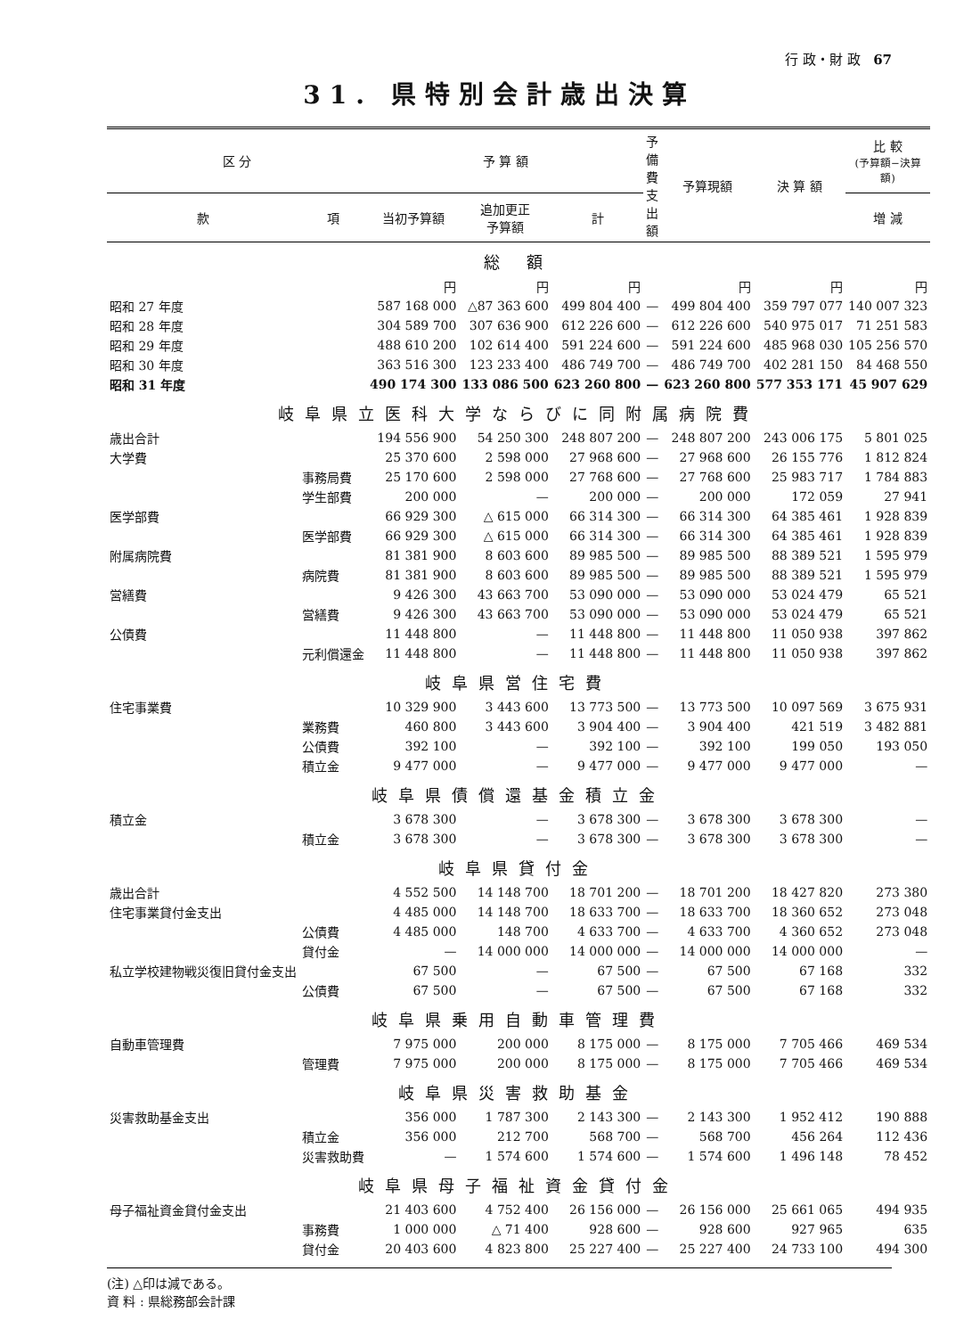行 政・財 政 67
31. 県特別会計歳出決算
| 区 分 | | 予 算 額 | | | 予備費 支出額 | 予算現額 | 決 算 額 | 比 較 (予算額−決算額) |
| --- | --- | --- | --- | --- | --- | --- | --- | --- |
| 款 | 項 | 当初予算額 | 追加更正 予算額 | 計 | | | | 増 減 |
| 総 額 | | | | | | | | |
| | | 円 | 円 | 円 | | 円 | 円 | 円 |
| 昭和 27 年度 | | 587 168 000 | △87 363 600 | 499 804 400 | — | 499 804 400 | 359 797 077 | 140 007 323 |
| 昭和 28 年度 | | 304 589 700 | 307 636 900 | 612 226 600 | — | 612 226 600 | 540 975 017 | 71 251 583 |
| 昭和 29 年度 | | 488 610 200 | 102 614 400 | 591 224 600 | — | 591 224 600 | 485 968 030 | 105 256 570 |
| 昭和 30 年度 | | 363 516 300 | 123 233 400 | 486 749 700 | — | 486 749 700 | 402 281 150 | 84 468 550 |
| 昭和 31 年度 | | 490 174 300 | 133 086 500 | 623 260 800 | — | 623 260 800 | 577 353 171 | 45 907 629 |
| 岐阜県立医科大学ならびに同附属病院費 | | | | | | | | |
| 歳出合計 | | 194 556 900 | 54 250 300 | 248 807 200 | — | 248 807 200 | 243 006 175 | 5 801 025 |
| 大学費 | | 25 370 600 | 2 598 000 | 27 968 600 | — | 27 968 600 | 26 155 776 | 1 812 824 |
| | 事務局費 | 25 170 600 | 2 598 000 | 27 768 600 | — | 27 768 600 | 25 983 717 | 1 784 883 |
| | 学生部費 | 200 000 | — | 200 000 | — | 200 000 | 172 059 | 27 941 |
| 医学部費 | | 66 929 300 | △ 615 000 | 66 314 300 | — | 66 314 300 | 64 385 461 | 1 928 839 |
| | 医学部費 | 66 929 300 | △ 615 000 | 66 314 300 | — | 66 314 300 | 64 385 461 | 1 928 839 |
| 附属病院費 | | 81 381 900 | 8 603 600 | 89 985 500 | — | 89 985 500 | 88 389 521 | 1 595 979 |
| | 病院費 | 81 381 900 | 8 603 600 | 89 985 500 | — | 89 985 500 | 88 389 521 | 1 595 979 |
| 営繕費 | | 9 426 300 | 43 663 700 | 53 090 000 | — | 53 090 000 | 53 024 479 | 65 521 |
| | 営繕費 | 9 426 300 | 43 663 700 | 53 090 000 | — | 53 090 000 | 53 024 479 | 65 521 |
| 公債費 | | 11 448 800 | — | 11 448 800 | — | 11 448 800 | 11 050 938 | 397 862 |
| | 元利償還金 | 11 448 800 | — | 11 448 800 | — | 11 448 800 | 11 050 938 | 397 862 |
| 岐阜県営住宅費 | | | | | | | | |
| 住宅事業費 | | 10 329 900 | 3 443 600 | 13 773 500 | — | 13 773 500 | 10 097 569 | 3 675 931 |
| | 業務費 | 460 800 | 3 443 600 | 3 904 400 | — | 3 904 400 | 421 519 | 3 482 881 |
| | 公債費 | 392 100 | — | 392 100 | — | 392 100 | 199 050 | 193 050 |
| | 積立金 | 9 477 000 | — | 9 477 000 | — | 9 477 000 | 9 477 000 | — |
| 岐阜県債償還基金積立金 | | | | | | | | |
| 積立金 | | 3 678 300 | — | 3 678 300 | — | 3 678 300 | 3 678 300 | — |
| | 積立金 | 3 678 300 | — | 3 678 300 | — | 3 678 300 | 3 678 300 | — |
| 岐阜県貸付金 | | | | | | | | |
| 歳出合計 | | 4 552 500 | 14 148 700 | 18 701 200 | — | 18 701 200 | 18 427 820 | 273 380 |
| 住宅事業貸付金支出 | | 4 485 000 | 14 148 700 | 18 633 700 | — | 18 633 700 | 18 360 652 | 273 048 |
| | 公債費 | 4 485 000 | 148 700 | 4 633 700 | — | 4 633 700 | 4 360 652 | 273 048 |
| | 貸付金 | — | 14 000 000 | 14 000 000 | — | 14 000 000 | 14 000 000 | — |
| 私立学校建物戦災復旧貸付金支出 | | 67 500 | — | 67 500 | — | 67 500 | 67 168 | 332 |
| | 公債費 | 67 500 | — | 67 500 | — | 67 500 | 67 168 | 332 |
| 岐阜県乗用自動車管理費 | | | | | | | | |
| 自動車管理費 | | 7 975 000 | 200 000 | 8 175 000 | — | 8 175 000 | 7 705 466 | 469 534 |
| | 管理費 | 7 975 000 | 200 000 | 8 175 000 | — | 8 175 000 | 7 705 466 | 469 534 |
| 岐阜県災害救助基金 | | | | | | | | |
| 災害救助基金支出 | | 356 000 | 1 787 300 | 2 143 300 | — | 2 143 300 | 1 952 412 | 190 888 |
| | 積立金 | 356 000 | 212 700 | 568 700 | — | 568 700 | 456 264 | 112 436 |
| | 災害救助費 | — | 1 574 600 | 1 574 600 | — | 1 574 600 | 1 496 148 | 78 452 |
| 岐阜県母子福祉資金貸付金 | | | | | | | | |
| 母子福祉資金貸付金支出 | | 21 403 600 | 4 752 400 | 26 156 000 | — | 26 156 000 | 25 661 065 | 494 935 |
| | 事務費 | 1 000 000 | △ 71 400 | 928 600 | — | 928 600 | 927 965 | 635 |
| | 貸付金 | 20 403 600 | 4 823 800 | 25 227 400 | — | 25 227 400 | 24 733 100 | 494 300 |
(注) △印は減である。
資 料 : 県総務部会計課